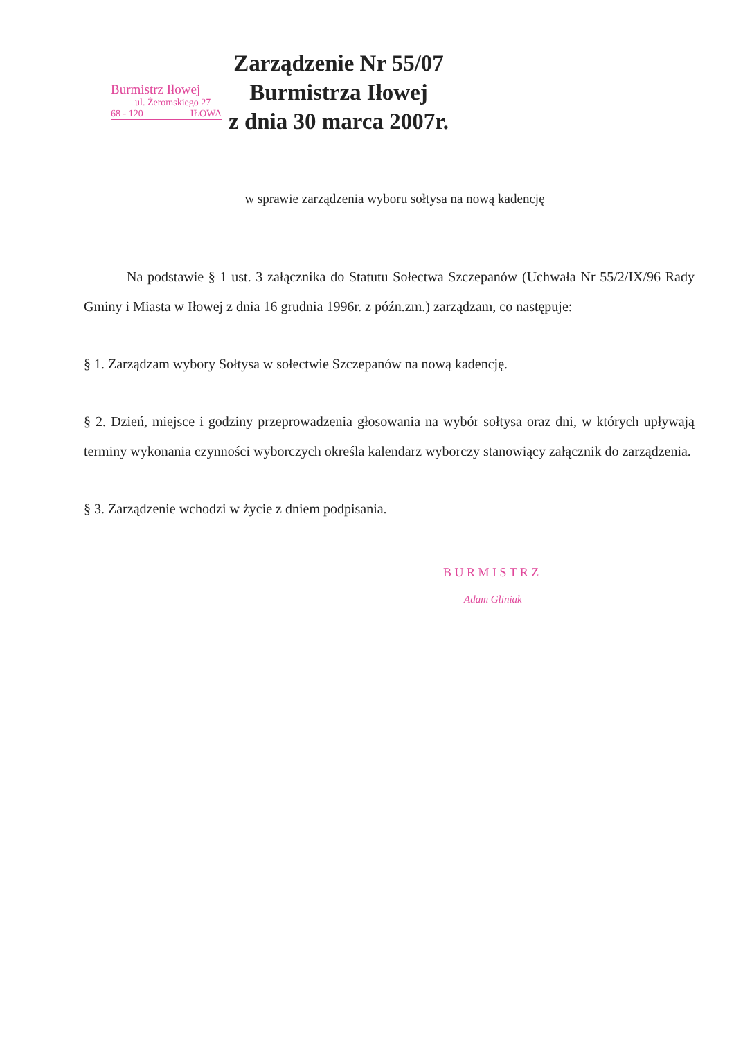Burmistrz Iłowej
ul. Żeromskiego 27
68 - 120 IŁOWA
Zarządzenie Nr 55/07
Burmistrza Iłowej
z dnia 30 marca 2007r.
w sprawie zarządzenia wyboru sołtysa na nową kadencję
Na podstawie § 1 ust. 3 załącznika do Statutu Sołectwa Szczepanów (Uchwała Nr 55/2/IX/96 Rady Gminy i Miasta w Iłowej z dnia 16 grudnia 1996r. z późn.zm.) zarządzam, co następuje:
§ 1. Zarządzam wybory Sołtysa w sołectwie Szczepanów na nową kadencję.
§ 2. Dzień, miejsce i godziny przeprowadzenia głosowania na wybór sołtysa oraz dni, w których upływają terminy wykonania czynności wyborczych określa kalendarz wyborczy stanowiący załącznik do zarządzenia.
§ 3. Zarządzenie wchodzi w życie z dniem podpisania.
B U R M I S T R Z
Adam Gliniak